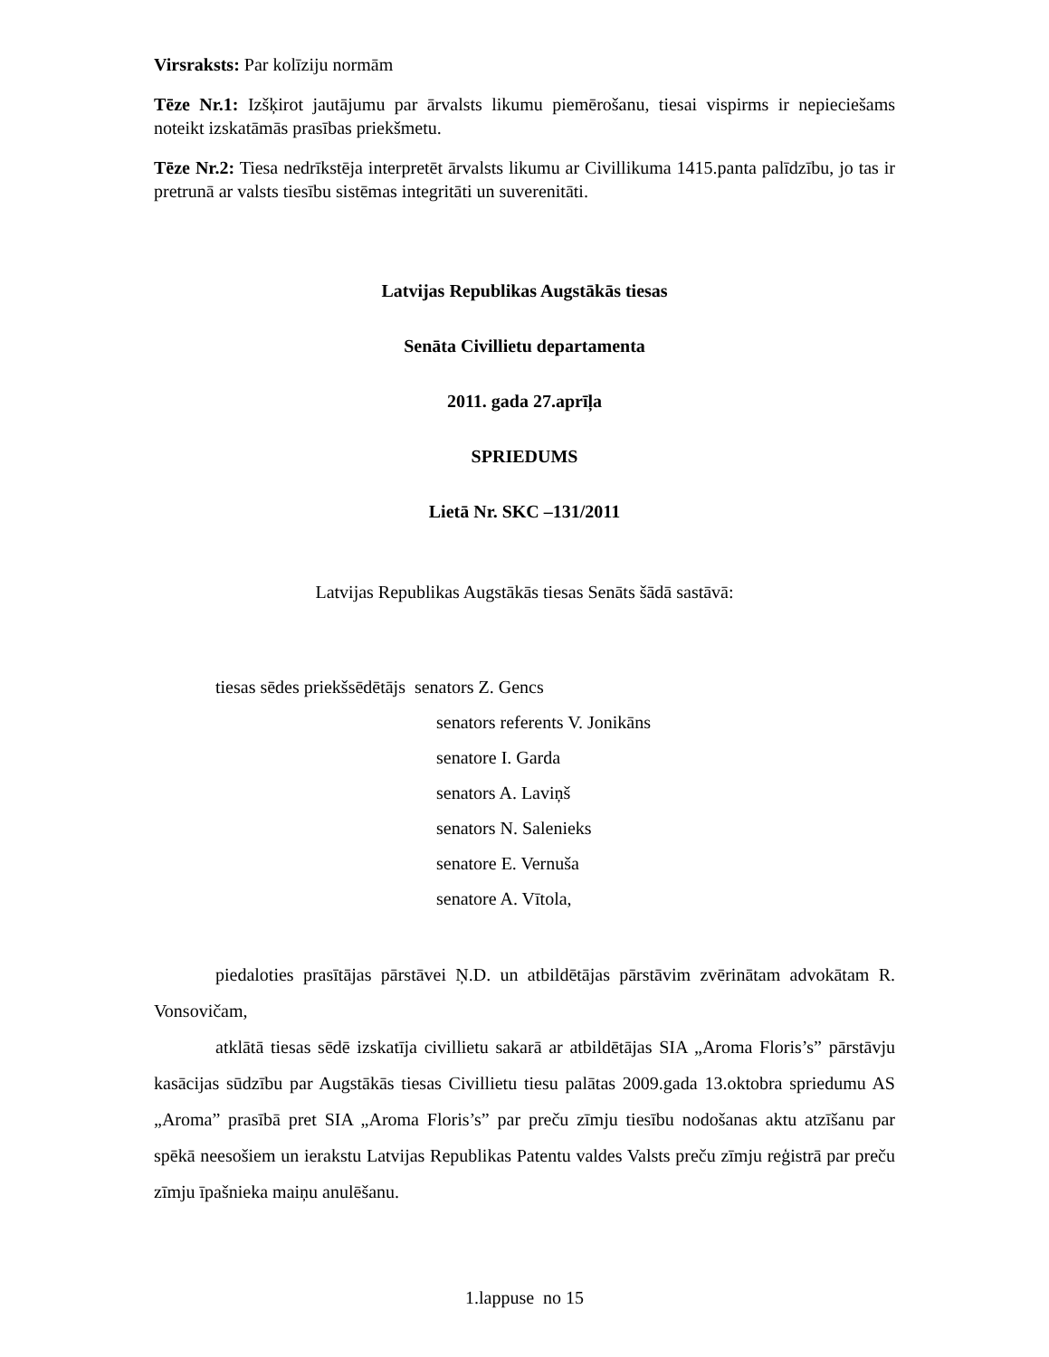Virsraksts: Par kolīziju normām
Tēze Nr.1: Izšķirot jautājumu par ārvalsts likumu piemērošanu, tiesai vispirms ir nepieciešams noteikt izskatāmās prasības priekšmetu.
Tēze Nr.2: Tiesa nedrīkstēja interpretēt ārvalsts likumu ar Civillikuma 1415.panta palīdzību, jo tas ir pretrunā ar valsts tiesību sistēmas integritāti un suverenitāti.
Latvijas Republikas Augstākās tiesas
Senāta Civillietu departamenta
2011. gada 27.aprīļa
SPRIEDUMS
Lietā Nr. SKC –131/2011
Latvijas Republikas Augstākās tiesas Senāts šādā sastāvā:
tiesas sēdes priekšsēdētājs senators Z. Gencs
senators referents V. Jonikāns
senatore I. Garda
senators A. Laviņš
senators N. Salenieks
senatore E. Vernuša
senatore A. Vītola,
piedaloties prasītājas pārstāvei Ņ.D. un atbildētājas pārstāvim zvērinātam advokātam R. Vonsovičam,
atklātā tiesas sēdē izskatīja civillietu sakarā ar atbildētājas SIA „Aroma Floris’s” pārstāvju kasācijas sūdzību par Augstākās tiesas Civillietu tiesu palātas 2009.gada 13.oktobra spriedumu AS „Aroma” prasībā pret SIA „Aroma Floris’s” par preču zīmju tiesību nodošanas aktu atzīšanu par spēkā neesošiem un ierakstu Latvijas Republikas Patentu valdes Valsts preču zīmju reģistrā par preču zīmju īpašnieka maiņu anulēšanu.
1.lappuse no 15